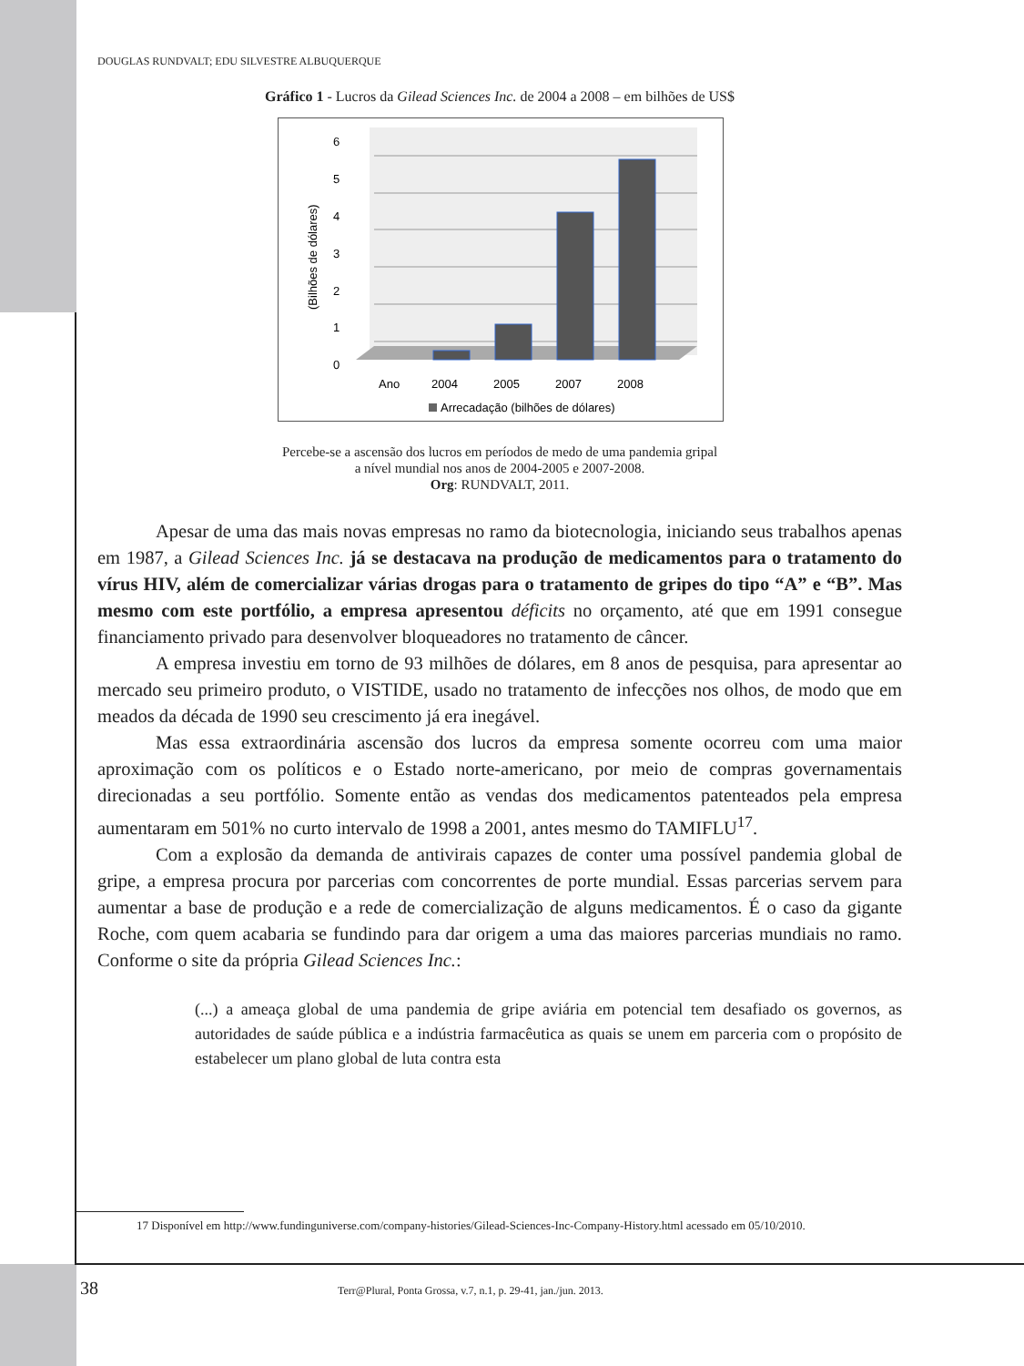DOUGLAS RUNDVALT; EDU SILVESTRE ALBUQUERQUE
Gráfico 1 - Lucros da Gilead Sciences Inc. de 2004 a 2008 – em bilhões de US$
6
5
4
3
2
1
0
(Bilhões de dólares)
Ano
2004
2005
2007
2008
Arrecadação (bilhões de dólares)
Percebe-se a ascensão dos lucros em períodos de medo de uma pandemia gripal
a nível mundial nos anos de 2004-2005 e 2007-2008.
Org: RUNDVALT, 2011.
Apesar de uma das mais novas empresas no ramo da biotecnologia, iniciando seus trabalhos apenas em 1987, a Gilead Sciences Inc. já se destacava na produção de medicamentos para o tratamento do vírus HIV, além de comercializar várias drogas para o tratamento de gripes do tipo “A” e “B”. Mas mesmo com este portfólio, a empresa apresentou déficits no orçamento, até que em 1991 consegue financiamento privado para desenvolver bloqueadores no tratamento de câncer.
A empresa investiu em torno de 93 milhões de dólares, em 8 anos de pesquisa, para apresentar ao mercado seu primeiro produto, o VISTIDE, usado no tratamento de infecções nos olhos, de modo que em meados da década de 1990 seu crescimento já era inegável.
Mas essa extraordinária ascensão dos lucros da empresa somente ocorreu com uma maior aproximação com os políticos e o Estado norte-americano, por meio de compras governamentais direcionadas a seu portfólio. Somente então as vendas dos medicamentos patenteados pela empresa aumentaram em 501% no curto intervalo de 1998 a 2001, antes mesmo do TAMIFLU<sup>17</sup>.
Com a explosão da demanda de antivirais capazes de conter uma possível pandemia global de gripe, a empresa procura por parcerias com concorrentes de porte mundial. Essas parcerias servem para aumentar a base de produção e a rede de comercialização de alguns medicamentos. É o caso da gigante Roche, com quem acabaria se fundindo para dar origem a uma das maiores parcerias mundiais no ramo. Conforme o site da própria Gilead Sciences Inc.:
(...) a ameaça global de uma pandemia de gripe aviária em potencial tem desafiado os governos, as autoridades de saúde pública e a indústria farmacêutica as quais se unem em parceria com o propósito de estabelecer um plano global de luta contra esta
17 Disponível em http://www.fundinguniverse.com/company-histories/Gilead-Sciences-Inc-Company-History.html acessado em 05/10/2010.
38 Terr@Plural, Ponta Grossa, v.7, n.1, p. 29-41, jan./jun. 2013.